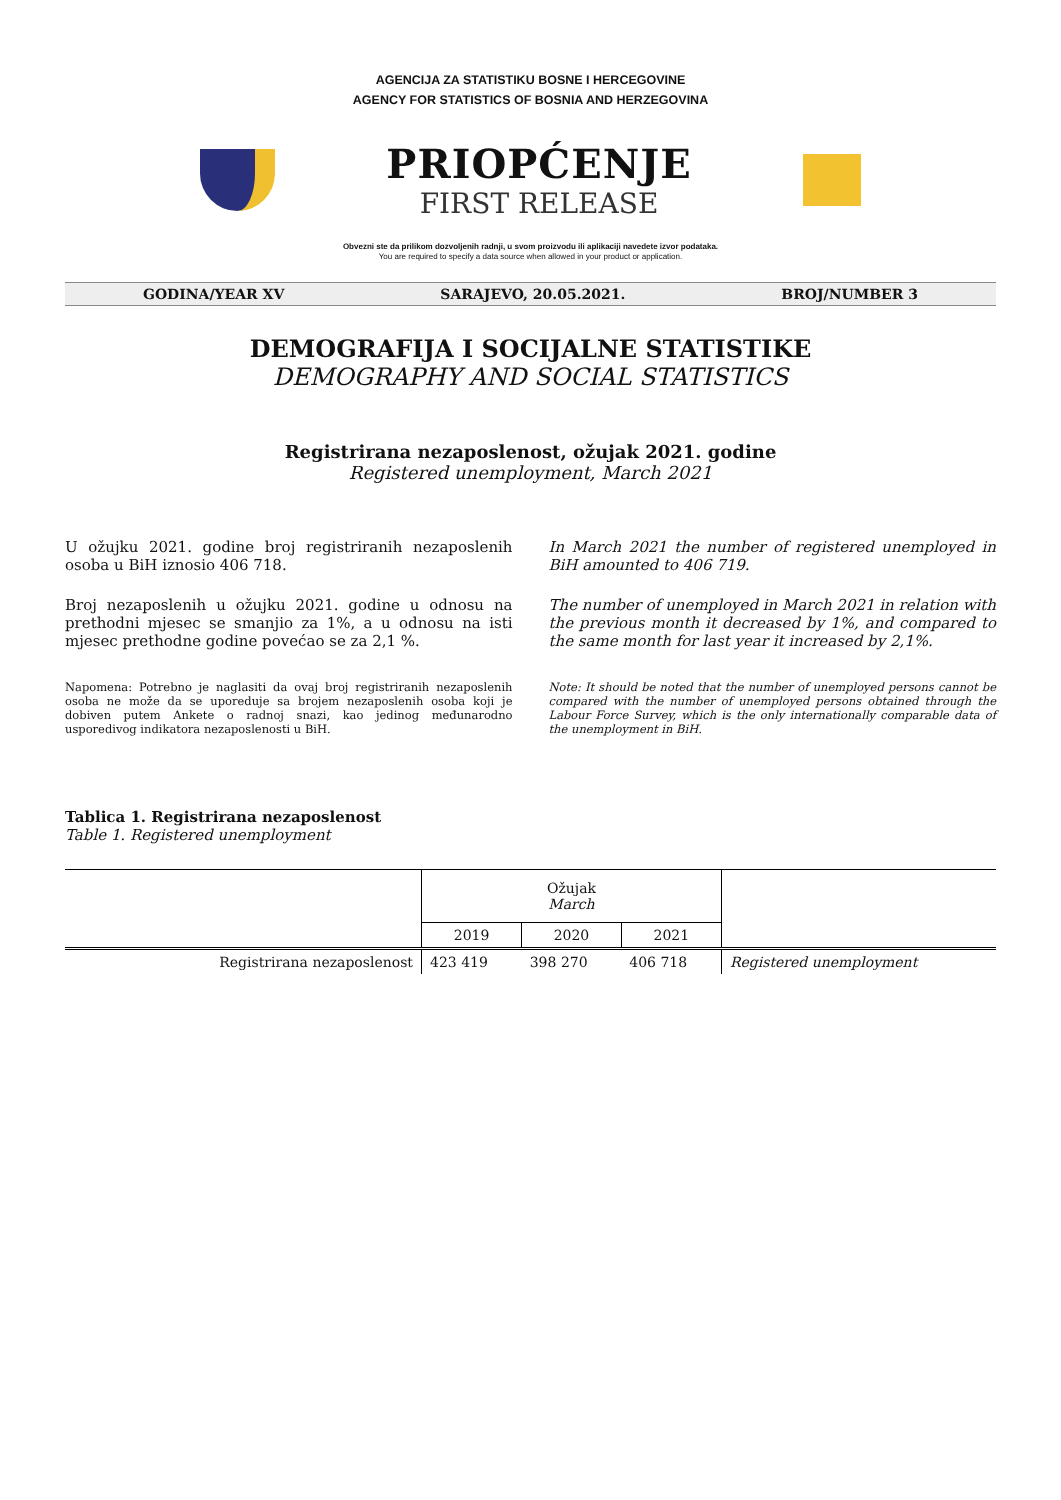AGENCIJA ZA STATISTIKU BOSNE I HERCEGOVINE
AGENCY FOR STATISTICS OF BOSNIA AND HERZEGOVINA
PRIOPĆENJE
FIRST RELEASE
Obvezni ste da prilikom dozvoljenih radnji, u svom proizvodu ili aplikaciji navedete izvor podataka.
You are required to specify a data source when allowed in your product or application.
GODINA/YEAR XV SARAJEVO, 20.05.2021. BROJ/NUMBER 3
DEMOGRAFIJA I SOCIJALNE STATISTIKE
DEMOGRAPHY AND SOCIAL STATISTICS
Registrirana nezaposlenost, ožujak 2021. godine
Registered unemployment, March 2021
U ožujku 2021. godine broj registriranih nezaposlenih osoba u BiH iznosio 406 718.
Broj nezaposlenih u ožujku 2021. godine u odnosu na prethodni mjesec se smanjio za 1%, a u odnosu na isti mjesec prethodne godine povećao se za 2,1 %.
Napomena: Potrebno je naglasiti da ovaj broj registriranih nezaposlenih osoba ne može da se uporeduje sa brojem nezaposlenih osoba koji je dobiven putem Ankete o radnoj snazi, kao jedinog međunarodno usporedivog indikatora nezaposlenosti u BiH.
In March 2021 the number of registered unemployed in BiH amounted to 406 719.
The number of unemployed in March 2021 in relation with the previous month it decreased by 1%, and compared to the same month for last year it increased by 2,1%.
Note: It should be noted that the number of unemployed persons cannot be compared with the number of unemployed persons obtained through the Labour Force Survey, which is the only internationally comparable data of the unemployment in BiH.
Tablica 1. Registrirana nezaposlenost
Table 1. Registered unemployment
| | Ožujak March | | | |
| --- | --- | --- | --- | --- |
| | 2019 | 2020 | 2021 | |
| Registrirana nezaposlenost | 423 419 | 398 270 | 406 718 | Registered unemployment |